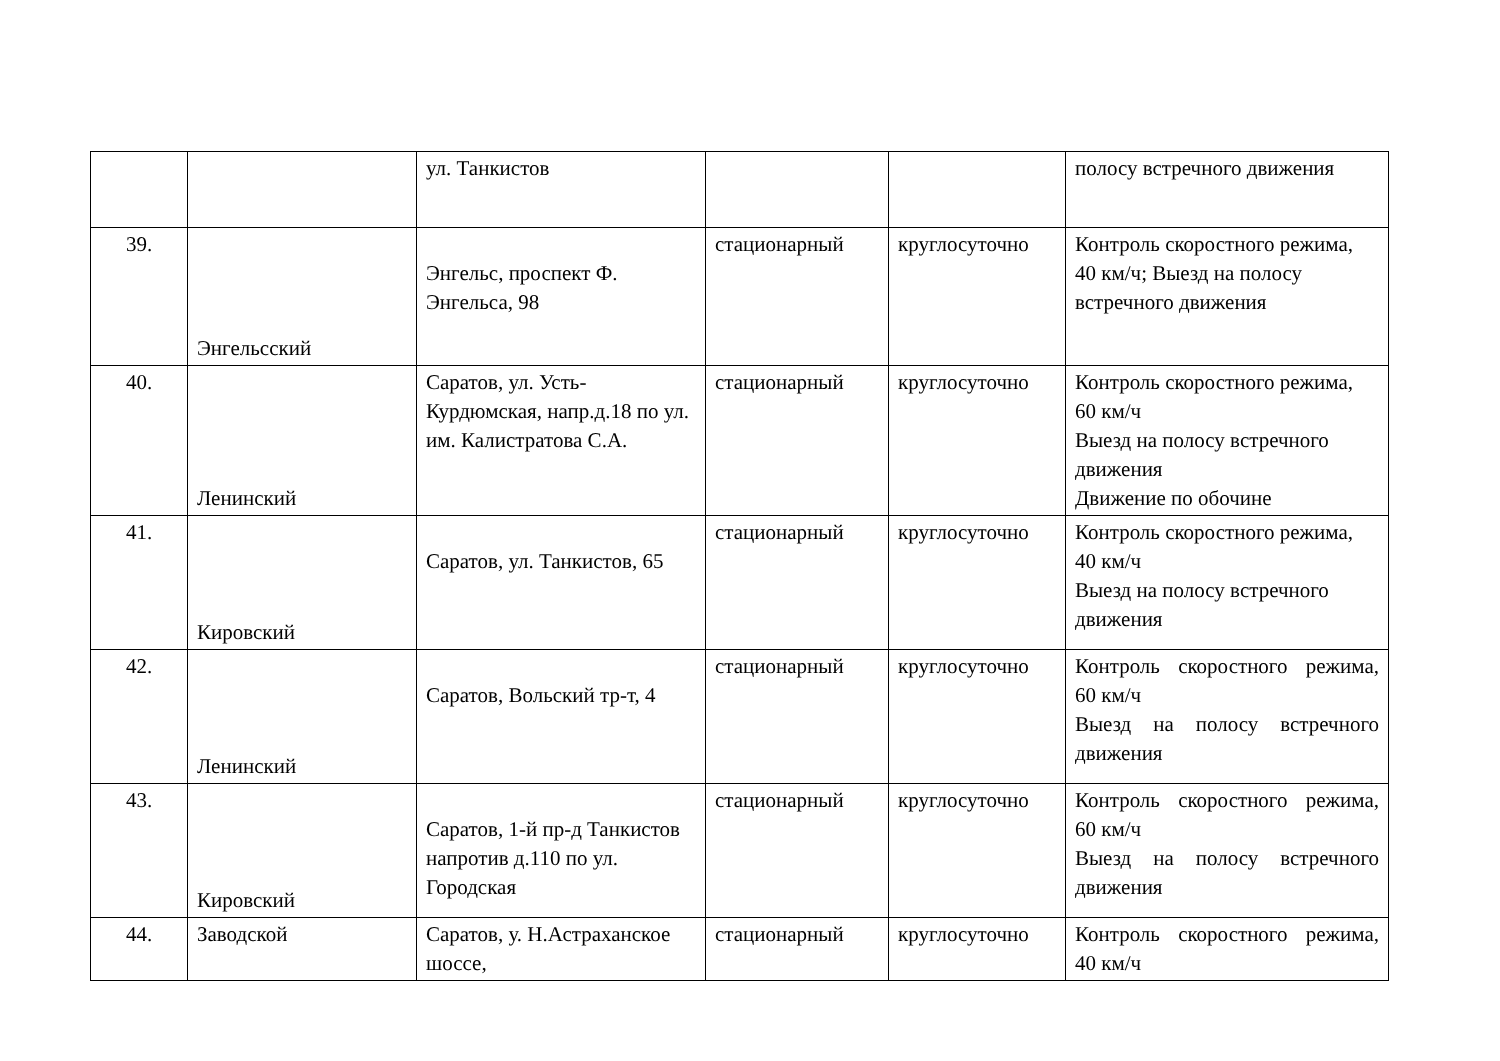| | | ул. Танкистов | | | полосу встречного движения |
| 39. | Энгельсский | Энгельс, проспект Ф. Энгельса, 98 | стационарный | круглосуточно | Контроль скоростного режима, 40 км/ч; Выезд на полосу встречного движения |
| 40. | Ленинский | Саратов, ул. Усть-Курдюмская, напр.д.18 по ул. им. Калистратова С.А. | стационарный | круглосуточно | Контроль скоростного режима, 60 км/ч Выезд на полосу встречного движения Движение по обочине |
| 41. | Кировский | Саратов, ул. Танкистов, 65 | стационарный | круглосуточно | Контроль скоростного режима, 40 км/ч Выезд на полосу встречного движения |
| 42. | Ленинский | Саратов, Вольский тр-т, 4 | стационарный | круглосуточно | Контроль скоростного режима, 60 км/ч Выезд на полосу встречного движения |
| 43. | Кировский | Саратов, 1-й пр-д Танкистов напротив д.110 по ул. Городская | стационарный | круглосуточно | Контроль скоростного режима, 60 км/ч Выезд на полосу встречного движения |
| 44. | Заводской | Саратов, у. Н.Астраханское шоссе, | стационарный | круглосуточно | Контроль скоростного режима, 40 км/ч |